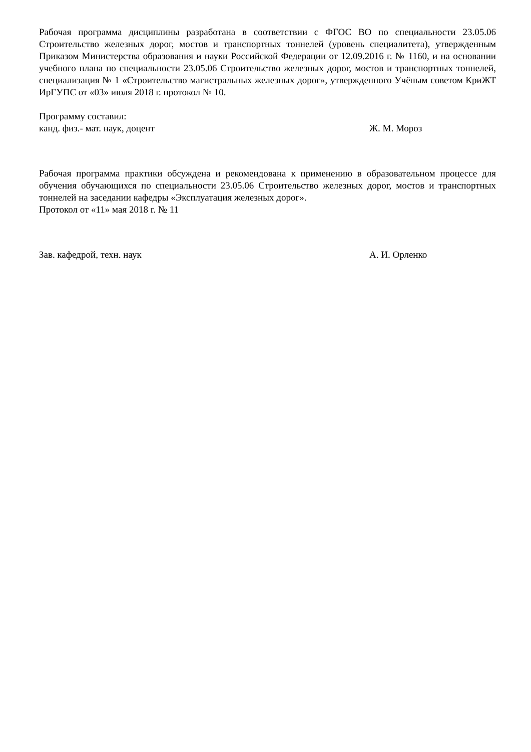Рабочая программа дисциплины разработана в соответствии с ФГОС ВО по специальности 23.05.06 Строительство железных дорог, мостов и транспортных тоннелей (уровень специалитета), утвержденным Приказом Министерства образования и науки Российской Федерации от 12.09.2016 г. № 1160, и на основании учебного плана по специальности 23.05.06 Строительство железных дорог, мостов и транспортных тоннелей, специализация № 1 «Строительство магистральных железных дорог», утвержденного Учёным советом КриЖТ ИрГУПС от «03» июля 2018 г. протокол № 10.
Программу составил:
канд. физ.- мат. наук, доцент Ж. М. Мороз
Рабочая программа практики обсуждена и рекомендована к применению в образовательном процессе для обучения обучающихся по специальности 23.05.06 Строительство железных дорог, мостов и транспортных тоннелей на заседании кафедры «Эксплуатация железных дорог».
Протокол от «11» мая 2018 г. № 11
Зав. кафедрой, техн. наук А. И. Орленко